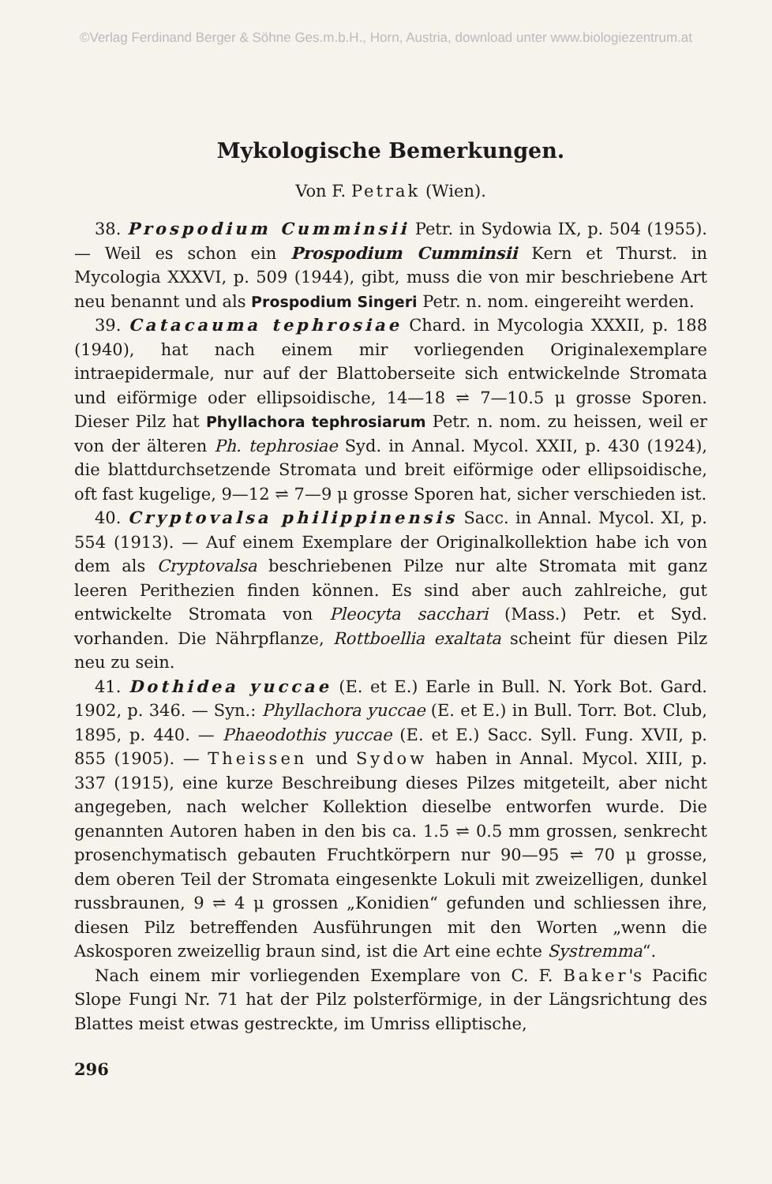©Verlag Ferdinand Berger & Söhne Ges.m.b.H., Horn, Austria, download unter www.biologiezentrum.at
Mykologische Bemerkungen.
Von F. Petrak (Wien).
38. Prospodium Cumminsii Petr. in Sydowia IX, p. 504 (1955). — Weil es schon ein Prospodium Cumminsii Kern et Thurst. in Mycologia XXXVI, p. 509 (1944), gibt, muss die von mir beschriebene Art neu benannt und als Prospodium Singeri Petr. n. nom. eingereiht werden.
39. Catacauma tephrosiae Chard. in Mycologia XXXII, p. 188 (1940), hat nach einem mir vorliegenden Originalexemplare intraepidermale, nur auf der Blattoberseite sich entwickelnde Stromata und eiförmige oder ellipsoidische, 14—18 ⇌ 7—10.5 μ grosse Sporen. Dieser Pilz hat Phyllachora tephrosiarum Petr. n. nom. zu heissen, weil er von der älteren Ph. tephrosiae Syd. in Annal. Mycol. XXII, p. 430 (1924), die blattdurchsetzende Stromata und breit eiförmige oder ellipsoidische, oft fast kugelige, 9—12 ⇌ 7—9 μ grosse Sporen hat, sicher verschieden ist.
40. Cryptovalsa philippinensis Sacc. in Annal. Mycol. XI, p. 554 (1913). — Auf einem Exemplare der Originalkollektion habe ich von dem als Cryptovalsa beschriebenen Pilze nur alte Stromata mit ganz leeren Perithezien finden können. Es sind aber auch zahlreiche, gut entwickelte Stromata von Pleocyta sacchari (Mass.) Petr. et Syd. vorhanden. Die Nährpflanze, Rottboellia exaltata scheint für diesen Pilz neu zu sein.
41. Dothidea yuccae (E. et E.) Earle in Bull. N. York Bot. Gard. 1902, p. 346. — Syn.: Phyllachora yuccae (E. et E.) in Bull. Torr. Bot. Club, 1895, p. 440. — Phaeodothis yuccae (E. et E.) Sacc. Syll. Fung. XVII, p. 855 (1905). — Theissen und Sydow haben in Annal. Mycol. XIII, p. 337 (1915), eine kurze Beschreibung dieses Pilzes mitgeteilt, aber nicht angegeben, nach welcher Kollektion dieselbe entworfen wurde. Die genannten Autoren haben in den bis ca. 1.5 ⇌ 0.5 mm grossen, senkrecht prosenchymatisch gebauten Fruchtkörpern nur 90—95 ⇌ 70 μ grosse, dem oberen Teil der Stromata eingesenkte Lokuli mit zweizelligen, dunkel russbraunen, 9 ⇌ 4 μ grossen „Konidien“ gefunden und schliessen ihre, diesen Pilz betreffenden Ausführungen mit den Worten „wenn die Askosporen zweizellig braun sind, ist die Art eine echte Systremma“.
Nach einem mir vorliegenden Exemplare von C. F. Baker's Pacific Slope Fungi Nr. 71 hat der Pilz polsterförmige, in der Längsrichtung des Blattes meist etwas gestreckte, im Umriss elliptische,
296